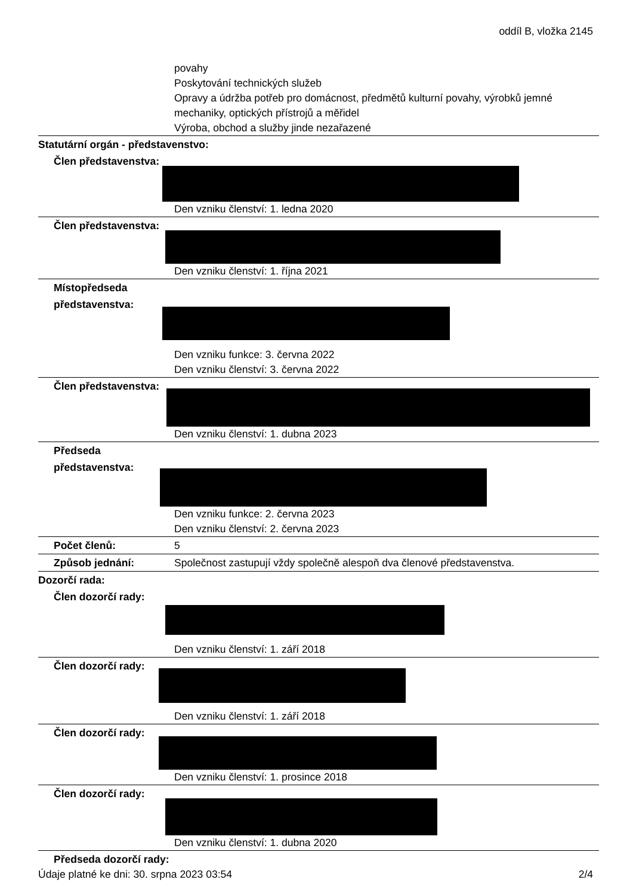oddíl B, vložka 2145
povahy
Poskytování technických služeb
Opravy a údržba potřeb pro domácnost, předmětů kulturní povahy, výrobků jemné mechaniky, optických přístrojů a měřidel
Výroba, obchod a služby jinde nezařazené
Statutární orgán - představenstvo:
Člen představenstva:
Den vzniku členství: 1. ledna 2020
Člen představenstva:
Den vzniku členství: 1. října 2021
Místopředseda představenstva:
Den vzniku funkce: 3. června 2022
Den vzniku členství: 3. června 2022
Člen představenstva:
Den vzniku členství: 1. dubna 2023
Předseda představenstva:
Den vzniku funkce: 2. června 2023
Den vzniku členství: 2. června 2023
Počet členů: 5
Způsob jednání: Společnost zastupují vždy společně alespoň dva členové představenstva.
Dozorčí rada:
Člen dozorčí rady:
Den vzniku členství: 1. září 2018
Člen dozorčí rady:
Den vzniku členství: 1. září 2018
Člen dozorčí rady:
Den vzniku členství: 1. prosince 2018
Člen dozorčí rady:
Den vzniku členství: 1. dubna 2020
Předseda dozorčí rady:
Údaje platné ke dni: 30. srpna 2023 03:54 2/4